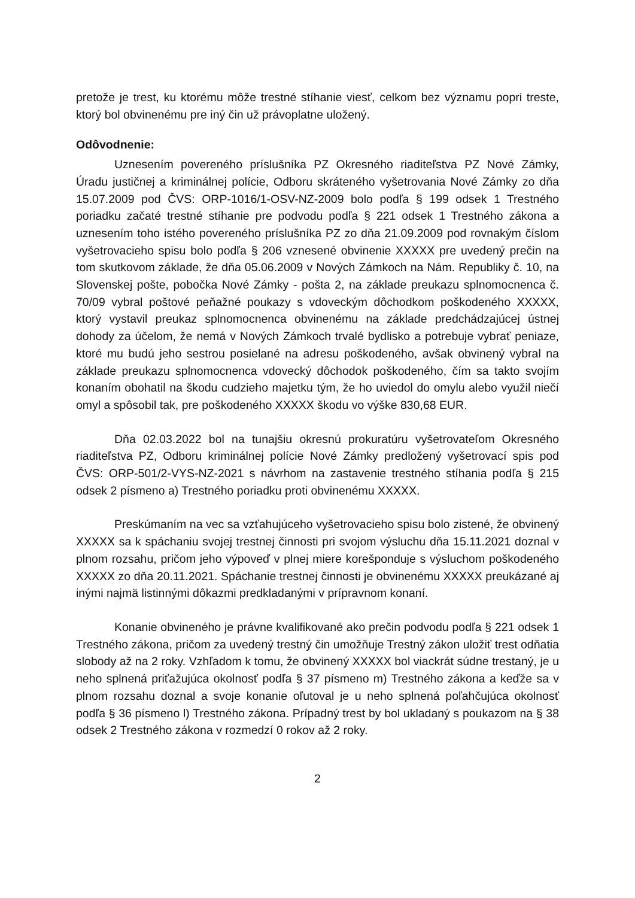pretože je trest, ku ktorému môže trestné stíhanie viesť, celkom bez významu popri treste, ktorý bol obvinenému pre iný čin už právoplatne uložený.
Odôvodnenie:
Uznesením povereného príslušníka PZ Okresného riaditeľstva PZ Nové Zámky, Úradu justičnej a kriminálnej polície, Odboru skráteného vyšetrovania Nové Zámky zo dňa 15.07.2009 pod ČVS: ORP-1016/1-OSV-NZ-2009 bolo podľa § 199 odsek 1 Trestného poriadku začaté trestné stíhanie pre podvodu podľa § 221 odsek 1 Trestného zákona a uznesením toho istého povereného príslušníka PZ zo dňa 21.09.2009 pod rovnakým číslom vyšetrovacieho spisu bolo podľa § 206 vznesené obvinenie XXXXX pre uvedený prečin na tom skutkovom základe, že dňa 05.06.2009 v Nových Zámkoch na Nám. Republiky č. 10, na Slovenskej pošte, pobočka Nové Zámky - pošta 2, na základe preukazu splnomocnenca č. 70/09 vybral poštové peňažné poukazy s vdoveckým dôchodkom poškodeného XXXXX, ktorý vystavil preukaz splnomocnenca obvinenému na základe predchádzajúcej ústnej dohody za účelom, že nemá v Nových Zámkoch trvalé bydlisko a potrebuje vybrať peniaze, ktoré mu budú jeho sestrou posielané na adresu poškodeného, avšak obvinený vybral na základe preukazu splnomocnenca vdovecký dôchodok poškodeného, čím sa takto svojím konaním obohatil na škodu cudzieho majetku tým, že ho uviedol do omylu alebo využil niečí omyl a spôsobil tak, pre poškodeného XXXXX škodu vo výške 830,68 EUR.
Dňa 02.03.2022 bol na tunajšiu okresnú prokuratúru vyšetrovateľom Okresného riaditeľstva PZ, Odboru kriminálnej polície Nové Zámky predložený vyšetrovací spis pod ČVS: ORP-501/2-VYS-NZ-2021 s návrhom na zastavenie trestného stíhania podľa § 215 odsek 2 písmeno a) Trestného poriadku proti obvinenému XXXXX.
Preskúmaním na vec sa vzťahujúceho vyšetrovacieho spisu bolo zistené, že obvinený XXXXX sa k spáchaniu svojej trestnej činnosti pri svojom výsluchu dňa 15.11.2021 doznal v plnom rozsahu, pričom jeho výpoveď v plnej miere korešponduje s výsluchom poškodeného XXXXX zo dňa 20.11.2021. Spáchanie trestnej činnosti je obvinenému XXXXX preukázané aj inými najmä listinnými dôkazmi predkladanými v prípravnom konaní.
Konanie obvineného je právne kvalifikované ako prečin podvodu podľa § 221 odsek 1 Trestného zákona, pričom za uvedený trestný čin umožňuje Trestný zákon uložiť trest odňatia slobody až na 2 roky. Vzhľadom k tomu, že obvinený XXXXX bol viackrát súdne trestaný, je u neho splnená priťažujúca okolnosť podľa § 37 písmeno m) Trestného zákona a keďže sa v plnom rozsahu doznal a svoje konanie oľutoval je u neho splnená poľahčujúca okolnosť podľa § 36 písmeno l) Trestného zákona. Prípadný trest by bol ukladaný s poukazom na § 38 odsek 2 Trestného zákona v rozmedzí 0 rokov až 2 roky.
2